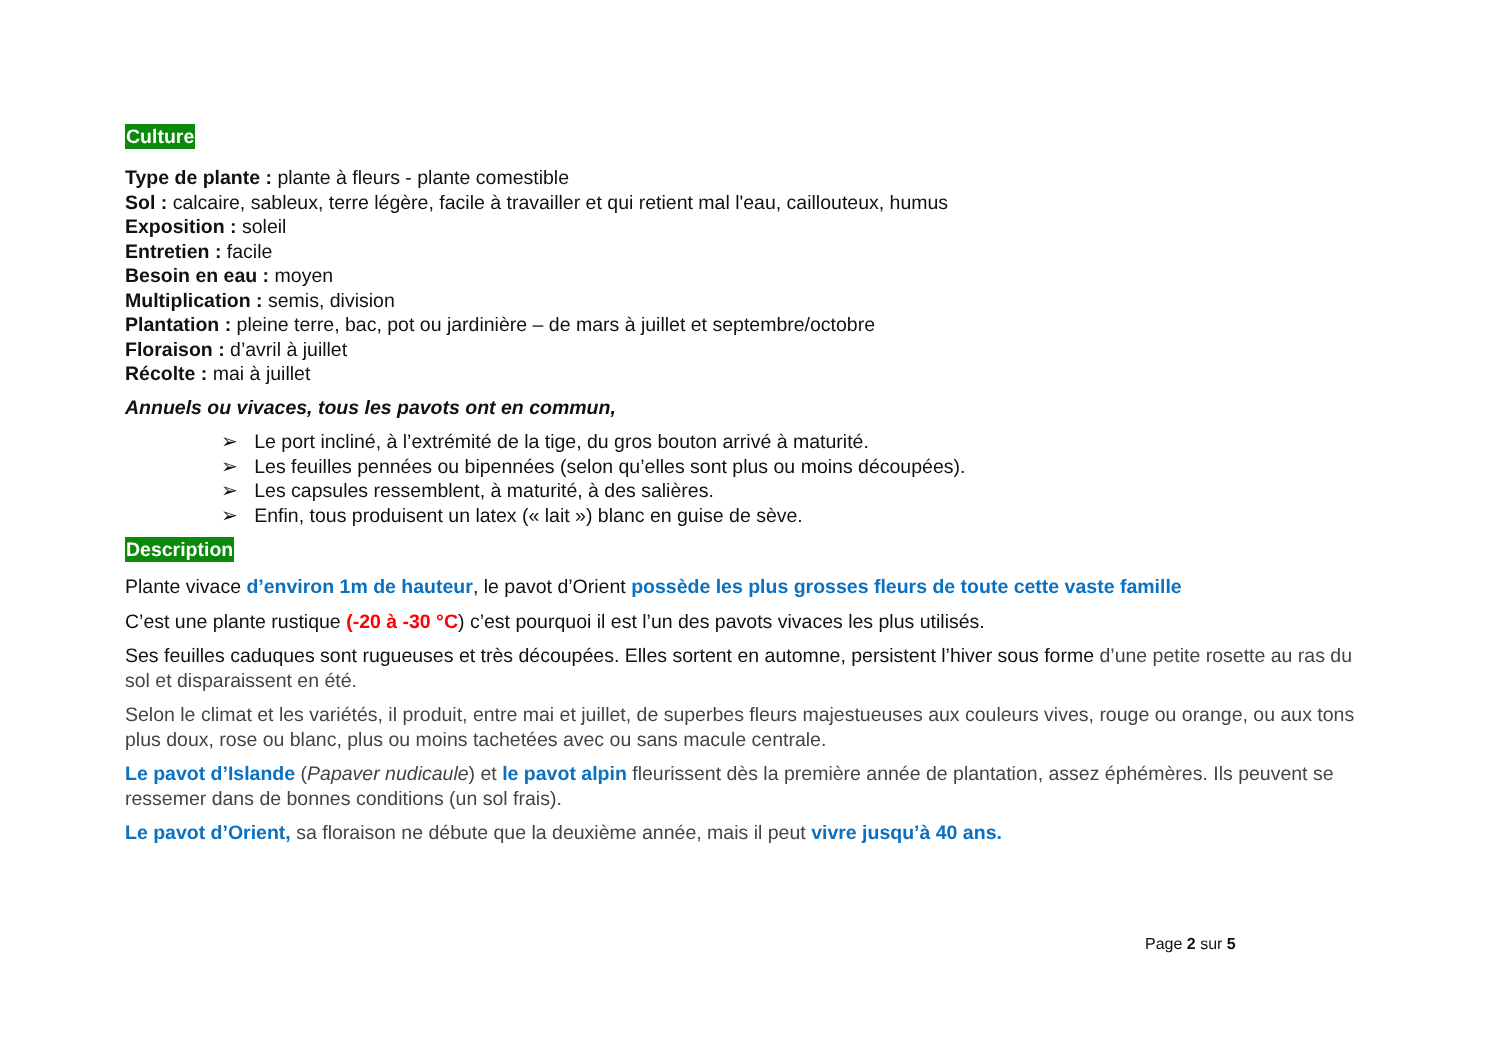Culture
Type de plante : plante à fleurs - plante comestible
Sol : calcaire, sableux, terre légère, facile à travailler et qui retient mal l'eau, caillouteux, humus
Exposition : soleil
Entretien : facile
Besoin en eau : moyen
Multiplication : semis, division
Plantation : pleine terre, bac, pot ou jardinière – de mars à juillet et septembre/octobre
Floraison : d’avril à juillet
Récolte : mai à juillet
Annuels ou vivaces, tous les pavots ont en commun,
➢ Le port incliné, à l’extrémité de la tige, du gros bouton arrivé à maturité.
➢ Les feuilles pennées ou bipennées (selon qu’elles sont plus ou moins découpées).
➢ Les capsules ressemblent, à maturité, à des salières.
➢ Enfin, tous produisent un latex (« lait ») blanc en guise de sève.
Description
Plante vivace d’environ 1m de hauteur, le pavot d’Orient possède les plus grosses fleurs de toute cette vaste famille
C’est une plante rustique (-20 à -30 °C) c’est pourquoi il est l’un des pavots vivaces les plus utilisés.
Ses feuilles caduques sont rugueuses et très découpées. Elles sortent en automne, persistent l’hiver sous forme d’une petite rosette au ras du sol et disparaissent en été.
Selon le climat et les variétés, il produit, entre mai et juillet, de superbes fleurs majestueuses aux couleurs vives, rouge ou orange, ou aux tons plus doux, rose ou blanc, plus ou moins tachetées avec ou sans macule centrale.
Le pavot d’Islande (Papaver nudicaule) et le pavot alpin fleurissent dès la première année de plantation, assez éphémères. Ils peuvent se ressemer dans de bonnes conditions (un sol frais).
Le pavot d’Orient, sa floraison ne débute que la deuxième année, mais il peut vivre jusqu’à 40 ans.
Page 2 sur 5